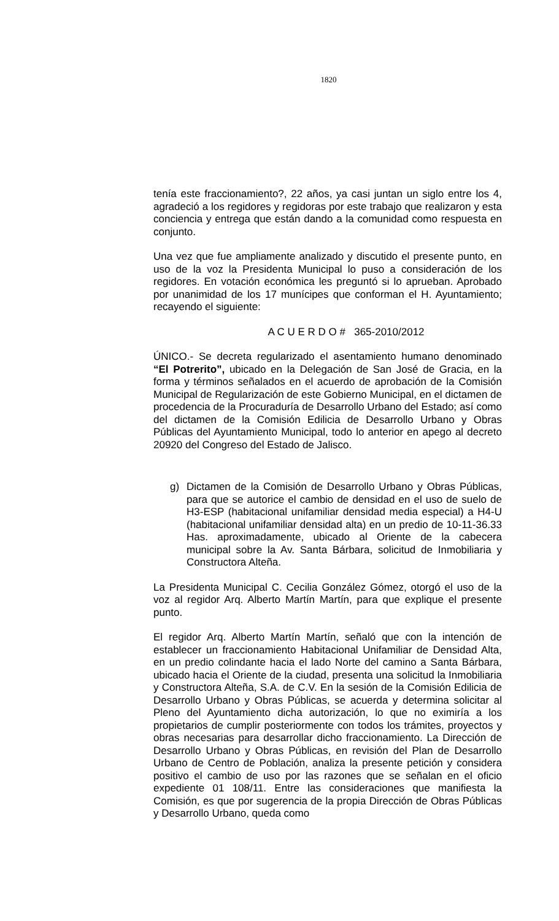1820
tenía este fraccionamiento?, 22 años, ya casi juntan un siglo entre los 4, agradeció a los regidores y regidoras por este trabajo que realizaron y esta conciencia y entrega que están dando a la comunidad como respuesta en conjunto.
Una vez que fue ampliamente analizado y discutido el presente punto, en uso de la voz la Presidenta Municipal lo puso a consideración de los regidores. En votación económica les preguntó si lo aprueban. Aprobado por unanimidad de los 17 munícipes que conforman el H. Ayuntamiento; recayendo el siguiente:
A C U E R D O # 365-2010/2012
ÚNICO.- Se decreta regularizado el asentamiento humano denominado “El Potrerito”, ubicado en la Delegación de San José de Gracia, en la forma y términos señalados en el acuerdo de aprobación de la Comisión Municipal de Regularización de este Gobierno Municipal, en el dictamen de procedencia de la Procuraduría de Desarrollo Urbano del Estado; así como del dictamen de la Comisión Edilicia de Desarrollo Urbano y Obras Públicas del Ayuntamiento Municipal, todo lo anterior en apego al decreto 20920 del Congreso del Estado de Jalisco.
g) Dictamen de la Comisión de Desarrollo Urbano y Obras Públicas, para que se autorice el cambio de densidad en el uso de suelo de H3-ESP (habitacional unifamiliar densidad media especial) a H4-U (habitacional unifamiliar densidad alta) en un predio de 10-11-36.33 Has. aproximadamente, ubicado al Oriente de la cabecera municipal sobre la Av. Santa Bárbara, solicitud de Inmobiliaria y Constructora Alteña.
La Presidenta Municipal C. Cecilia González Gómez, otorgó el uso de la voz al regidor Arq. Alberto Martín Martín, para que explique el presente punto.
El regidor Arq. Alberto Martín Martín, señaló que con la intención de establecer un fraccionamiento Habitacional Unifamiliar de Densidad Alta, en un predio colindante hacia el lado Norte del camino a Santa Bárbara, ubicado hacia el Oriente de la ciudad, presenta una solicitud la Inmobiliaria y Constructora Alteña, S.A. de C.V. En la sesión de la Comisión Edilicia de Desarrollo Urbano y Obras Públicas, se acuerda y determina solicitar al Pleno del Ayuntamiento dicha autorización, lo que no eximiría a los propietarios de cumplir posteriormente con todos los trámites, proyectos y obras necesarias para desarrollar dicho fraccionamiento. La Dirección de Desarrollo Urbano y Obras Públicas, en revisión del Plan de Desarrollo Urbano de Centro de Población, analiza la presente petición y considera positivo el cambio de uso por las razones que se señalan en el oficio expediente 01 108/11. Entre las consideraciones que manifiesta la Comisión, es que por sugerencia de la propia Dirección de Obras Públicas y Desarrollo Urbano, queda como